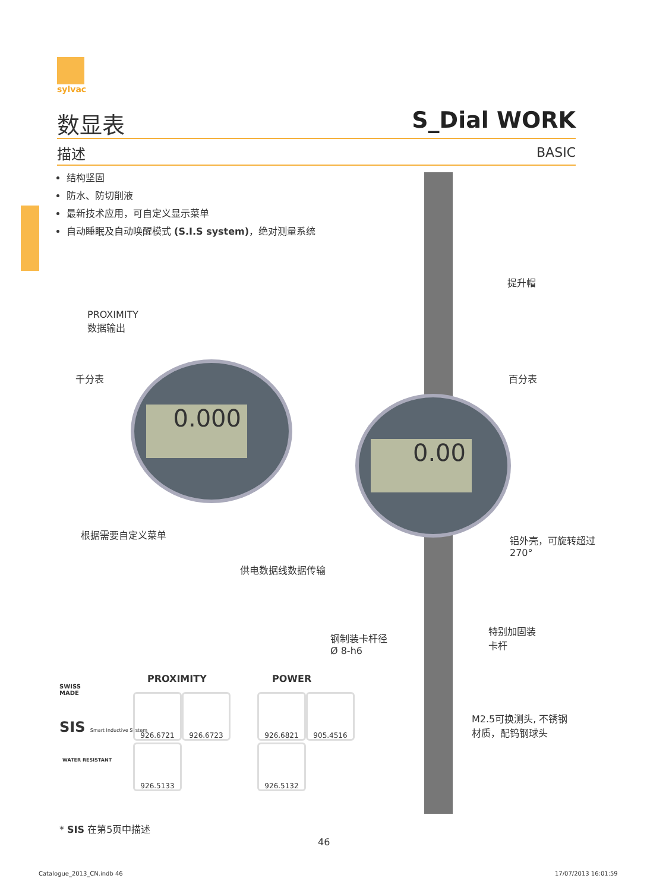sylvac
数显表 S_Dial WORK
描述 BASIC
结构坚固
防水、防切削液
最新技术应用，可自定义显示菜单
自动睡眠及自动唤醒模式 (S.I.S system)，绝对测量系统
0.000
0.00
PROXIMITY
数据输出
千分表
根据需要自定义菜单
供电数据线数据传输
提升帽
百分表
铝外壳，可旋转超过
270°
钢制装卡杆径
Ø 8-h6
特别加固装
卡杆
M2.5可换测头, 不锈钢
材质，配钨钢球头
SWISS
MADE
SIS Smart Inductive System
WATER RESISTANT
PROXIMITY POWER
926.6721 926.6723
926.5133
926.6821 905.4516
926.5132
* SIS 在第5页中描述
46
Catalogue_2013_CN.indb 46 17/07/2013 16:01:59